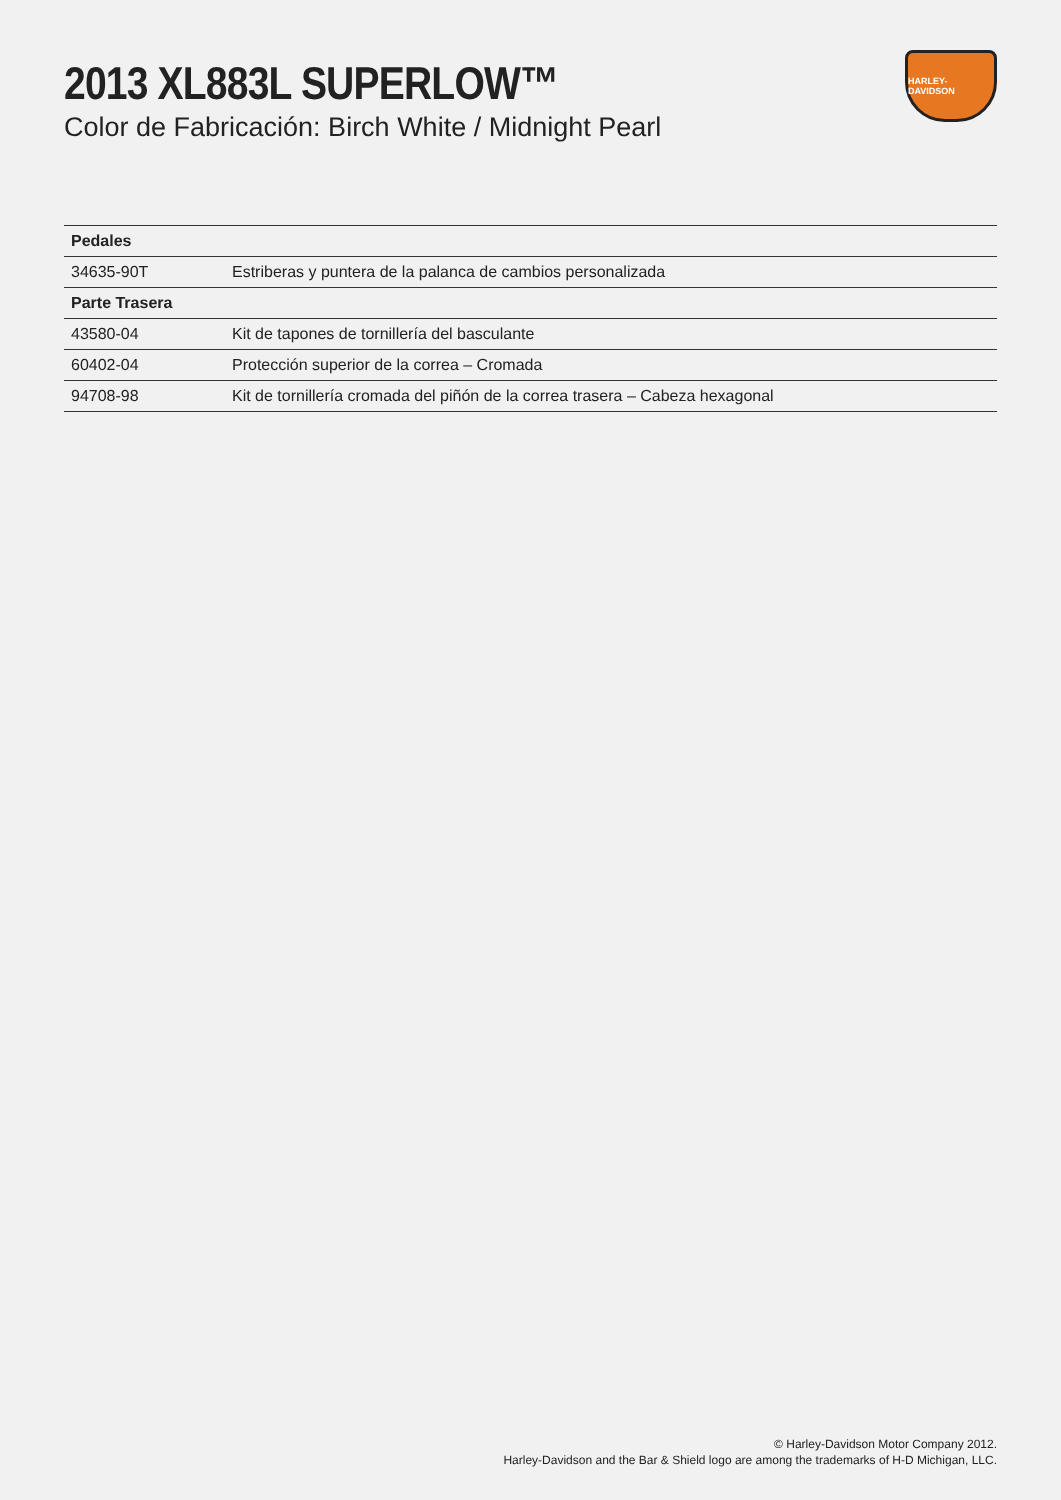2013 XL883L SUPERLOW™
Color de Fabricación: Birch White / Midnight Pearl
HARLEY-DAVIDSON
| Pedales | |
| --- | --- |
| 34635-90T | Estriberas y puntera de la palanca de cambios personalizada |
| Parte Trasera | |
| 43580-04 | Kit de tapones de tornillería del basculante |
| 60402-04 | Protección superior de la correa – Cromada |
| 94708-98 | Kit de tornillería cromada del piñón de la correa trasera – Cabeza hexagonal |
© Harley-Davidson Motor Company 2012.
Harley-Davidson and the Bar & Shield logo are among the trademarks of H-D Michigan, LLC.